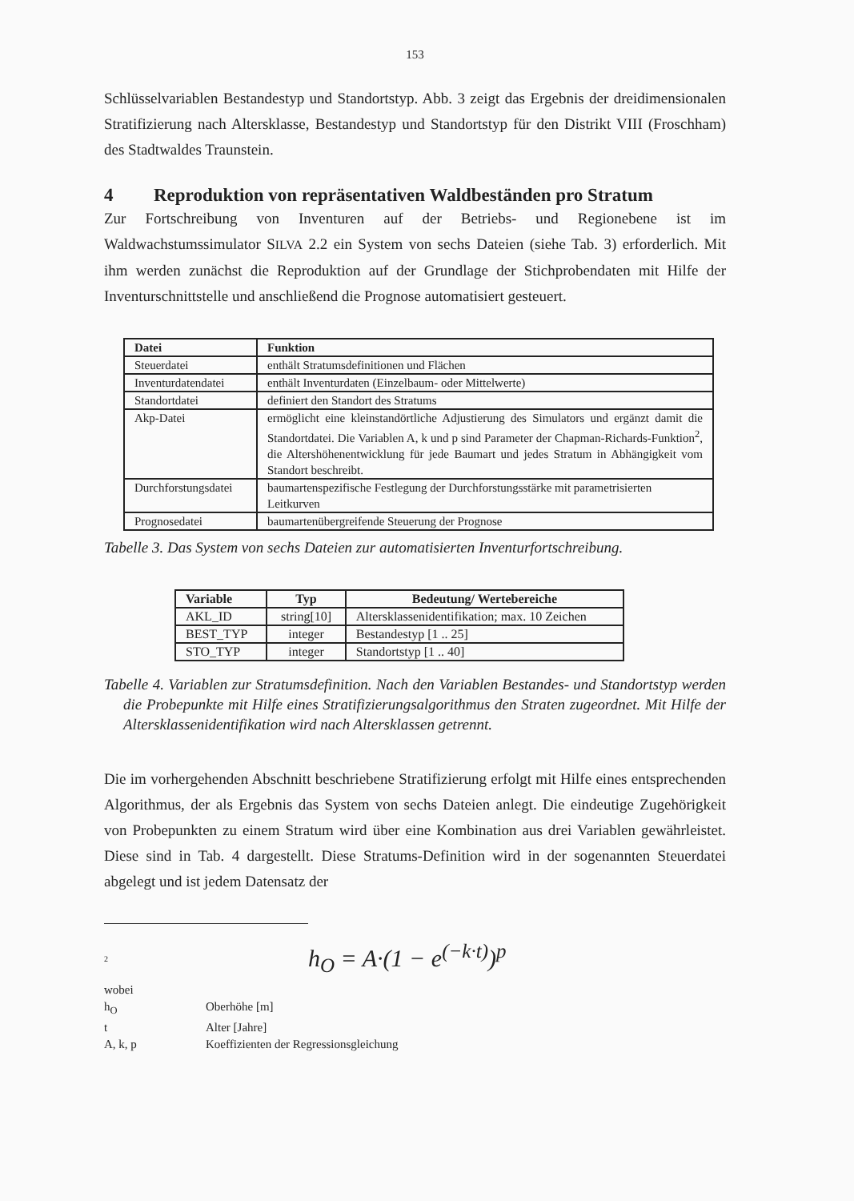153
Schlüsselvariablen Bestandestyp und Standortstyp. Abb. 3 zeigt das Ergebnis der dreidimensionalen Stratifizierung nach Altersklasse, Bestandestyp und Standortstyp für den Distrikt VIII (Froschham) des Stadtwaldes Traunstein.
4 Reproduktion von repräsentativen Waldbeständen pro Stratum
Zur Fortschreibung von Inventuren auf der Betriebs- und Regionebene ist im Waldwachstumssimulator SILVA 2.2 ein System von sechs Dateien (siehe Tab. 3) erforderlich. Mit ihm werden zunächst die Reproduktion auf der Grundlage der Stichprobendaten mit Hilfe der Inventurschnittstelle und anschließend die Prognose automatisiert gesteuert.
| Datei | Funktion |
| --- | --- |
| Steuerdatei | enthält Stratumsdefinitionen und Flächen |
| Inventurdatendatei | enthält Inventurdaten (Einzelbaum- oder Mittelwerte) |
| Standortdatei | definiert den Standort des Stratums |
| Akp-Datei | ermöglicht eine kleinstandörtliche Adjustierung des Simulators und ergänzt damit die Standortdatei. Die Variablen A, k und p sind Parameter der Chapman-Richards-Funktion<sup>2</sup>, die Altershöhenentwicklung für jede Baumart und jedes Stratum in Abhängigkeit vom Standort beschreibt. |
| Durchforstungsdatei | baumartenspezifische Festlegung der Durchforstungsstärke mit parametrisierten Leitkurven |
| Prognosedatei | baumartenübergreifende Steuerung der Prognose |
Tabelle 3. Das System von sechs Dateien zur automatisierten Inventurfortschreibung.
| Variable | Typ | Bedeutung/ Wertebereiche |
| --- | --- | --- |
| AKL_ID | string[10] | Altersklassenidentifikation; max. 10 Zeichen |
| BEST_TYP | integer | Bestandestyp [1 .. 25] |
| STO_TYP | integer | Standortstyp [1 .. 40] |
Tabelle 4. Variablen zur Stratumsdefinition. Nach den Variablen Bestandes- und Standortstyp werden die Probepunkte mit Hilfe eines Stratifizierungsalgorithmus den Straten zugeordnet. Mit Hilfe der Altersklassenidentifikation wird nach Altersklassen getrennt.
Die im vorhergehenden Abschnitt beschriebene Stratifizierung erfolgt mit Hilfe eines entsprechenden Algorithmus, der als Ergebnis das System von sechs Dateien anlegt. Die eindeutige Zugehörigkeit von Probepunkten zu einem Stratum wird über eine Kombination aus drei Variablen gewährleistet. Diese sind in Tab. 4 dargestellt. Diese Stratums-Definition wird in der sogenannten Steuerdatei abgelegt und ist jedem Datensatz der
<sup>2</sup> h<sub>O</sub> = A·(1 − e<sup>(−k·t)</sup>)<sup>p</sup>
| wobei | |
| h<sub>O</sub> | Oberhöhe [m] |
| t | Alter [Jahre] |
| A, k, p | Koeffizienten der Regressionsgleichung |